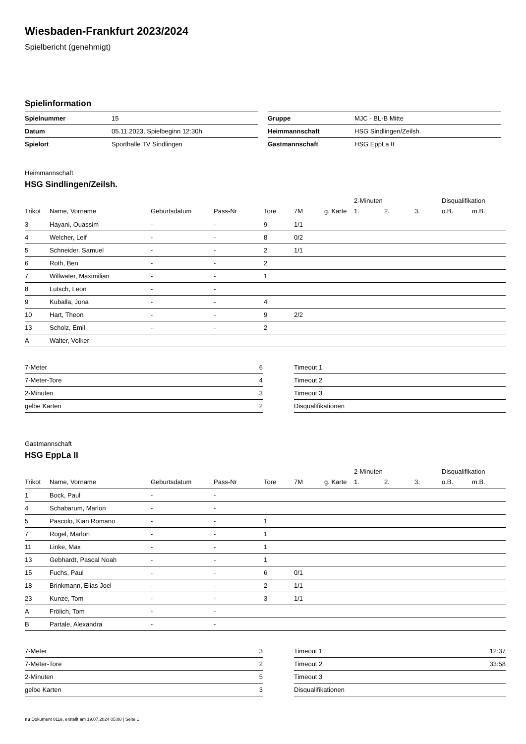Wiesbaden-Frankfurt 2023/2024
Spielbericht (genehmigt)
Spielinformation
| Spielnummer | 15 |
| Datum | 05.11.2023, Spielbeginn 12:30h |
| Spielort | Sporthalle TV Sindlingen |
| Gruppe | MJC - BL-B Mitte |
| Heimmannschaft | HSG Sindlingen/Zeilsh. |
| Gastmannschaft | HSG EppLa II |
Heimmannschaft
HSG Sindlingen/Zeilsh.
| | | | | | | | 2-Minuten | | | Disqualifikation | |
| --- | --- | --- | --- | --- | --- | --- | --- | --- | --- | --- | --- |
| Trikot | Name, Vorname | Geburtsdatum | Pass-Nr | Tore | 7M | g. Karte | 1. | 2. | 3. | o.B. | m.B. |
| 3 | Hayani, Ouassim | - | - | 9 | 1/1 | | | | | | |
| 4 | Welcher, Leif | - | - | 8 | 0/2 | | | | | | |
| 5 | Schneider, Samuel | - | - | 2 | 1/1 | | | | | | |
| 6 | Roth, Ben | - | - | 2 | | | | | | | |
| 7 | Willwater, Maximilian | - | - | 1 | | | | | | | |
| 8 | Lutsch, Leon | - | - | | | | | | | | |
| 9 | Kuballa, Jona | - | - | 4 | | | | | | | |
| 10 | Hart, Theon | - | - | 9 | 2/2 | | | | | | |
| 13 | Scholz, Emil | - | - | 2 | | | | | | | |
| A | Walter, Volker | - | - | | | | | | | | |
| 7-Meter | 6 |
| 7-Meter-Tore | 4 |
| 2-Minuten | 3 |
| gelbe Karten | 2 |
| Timeout 1 | |
| Timeout 2 | |
| Timeout 3 | |
| Disqualifikationen | |
Gastmannschaft
HSG EppLa II
| | | | | | | | 2-Minuten | | | Disqualifikation | |
| --- | --- | --- | --- | --- | --- | --- | --- | --- | --- | --- | --- |
| Trikot | Name, Vorname | Geburtsdatum | Pass-Nr | Tore | 7M | g. Karte | 1. | 2. | 3. | o.B. | m.B. |
| 1 | Bock, Paul | - | - | | | | | | | | |
| 4 | Schabarum, Marlon | - | - | | | | | | | | |
| 5 | Pascolo, Kian Romano | - | - | 1 | | | | | | | |
| 7 | Rogel, Marlon | - | - | 1 | | | | | | | |
| 11 | Linke, Max | - | - | 1 | | | | | | | |
| 13 | Gebhardt, Pascal Noah | - | - | 1 | | | | | | | |
| 15 | Fuchs, Paul | - | - | 6 | 0/1 | | | | | | |
| 18 | Brinkmann, Elias Joel | - | - | 2 | 1/1 | | | | | | |
| 23 | Kunze, Tom | - | - | 3 | 1/1 | | | | | | |
| A | Frölich, Tom | - | - | | | | | | | | |
| B | Partale, Alexandra | - | - | | | | | | | | |
| 7-Meter | 3 |
| 7-Meter-Tore | 2 |
| 2-Minuten | 5 |
| gelbe Karten | 3 |
| Timeout 1 | 12:37 |
| Timeout 2 | 33:58 |
| Timeout 3 | |
| Disqualifikationen | |
nu.Dokument 011e, erstellt am 19.07.2024 05:08 | Seite 1